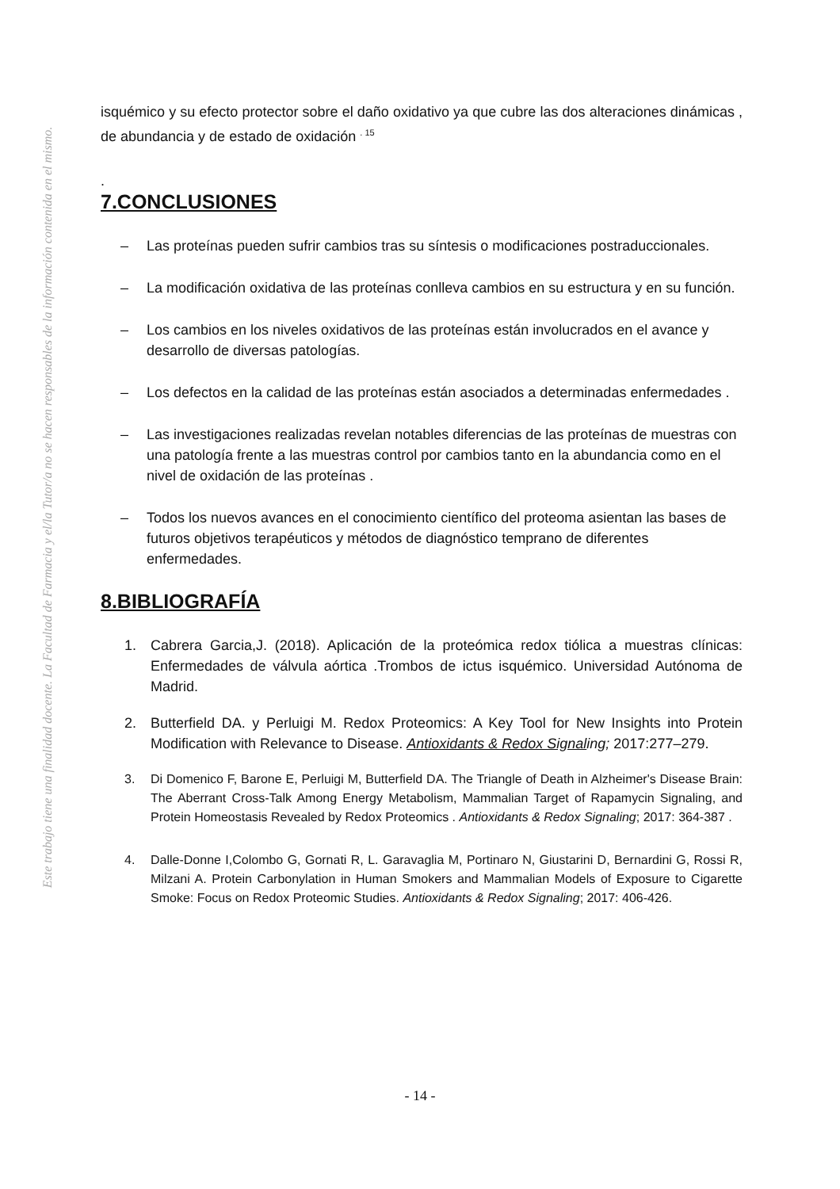Este trabajo tiene una finalidad docente. La Facultad de Farmacia y el/la Tutor/a no se hacen responsables de la información contenida en el mismo.
isquémico y su efecto protector sobre el daño oxidativo ya que cubre las dos alteraciones dinámicas , de abundancia y de estado de oxidación <sup>. 15</sup>
.
7.CONCLUSIONES
– Las proteínas pueden sufrir cambios tras su síntesis o modificaciones postraduccionales.
– La modificación oxidativa de las proteínas conlleva cambios en su estructura y en su función.
– Los cambios en los niveles oxidativos de las proteínas están involucrados en el avance y desarrollo de diversas patologías.
– Los defectos en la calidad de las proteínas están asociados a determinadas enfermedades .
– Las investigaciones realizadas revelan notables diferencias de las proteínas de muestras con una patología frente a las muestras control por cambios tanto en la abundancia como en el nivel de oxidación de las proteínas .
– Todos los nuevos avances en el conocimiento científico del proteoma asientan las bases de futuros objetivos terapéuticos y métodos de diagnóstico temprano de diferentes enfermedades.
8.BIBLIOGRAFÍA
1. Cabrera Garcia,J. (2018). Aplicación de la proteómica redox tiólica a muestras clínicas: Enfermedades de válvula aórtica .Trombos de ictus isquémico. Universidad Autónoma de Madrid.
2. Butterfield DA. y Perluigi M. Redox Proteomics: A Key Tool for New Insights into Protein Modification with Relevance to Disease. Antioxidants & Redox Signaling; 2017:277–279.
3. Di Domenico F, Barone E, Perluigi M, Butterfield DA. The Triangle of Death in Alzheimer's Disease Brain: The Aberrant Cross-Talk Among Energy Metabolism, Mammalian Target of Rapamycin Signaling, and Protein Homeostasis Revealed by Redox Proteomics . Antioxidants & Redox Signaling; 2017: 364-387 .
4. Dalle-Donne I,Colombo G, Gornati R, L. Garavaglia M, Portinaro N, Giustarini D, Bernardini G, Rossi R, Milzani A. Protein Carbonylation in Human Smokers and Mammalian Models of Exposure to Cigarette Smoke: Focus on Redox Proteomic Studies. Antioxidants & Redox Signaling; 2017: 406-426.
- 14 -